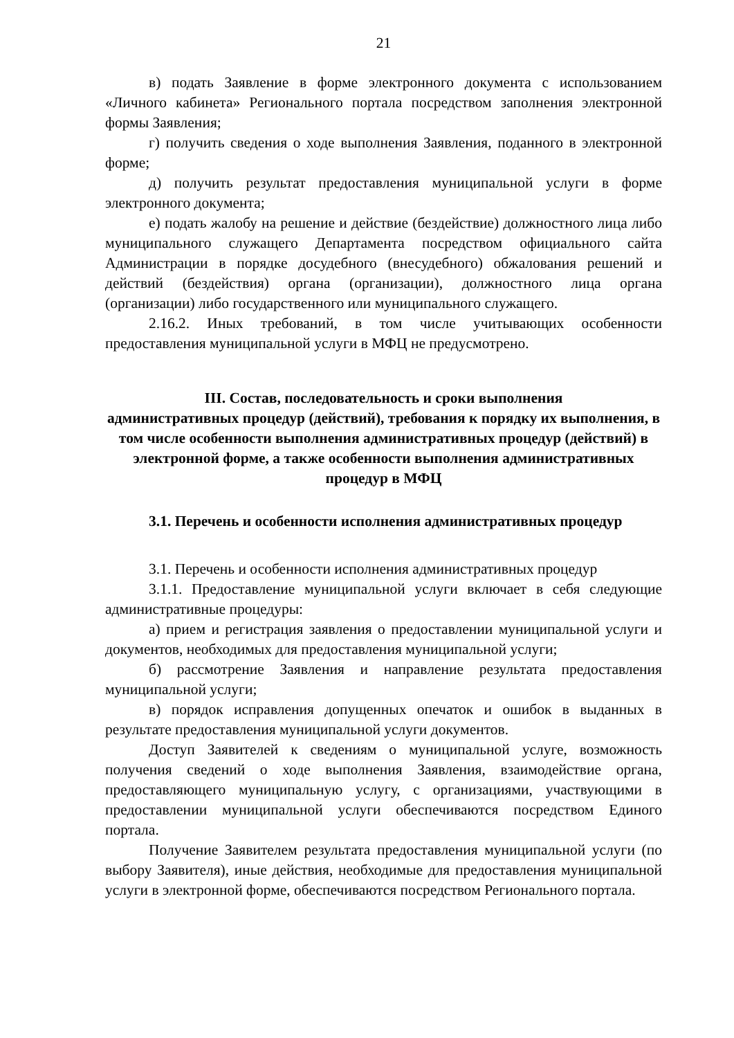21
в) подать Заявление в форме электронного документа с использованием «Личного кабинета» Регионального портала посредством заполнения электронной формы Заявления;
г) получить сведения о ходе выполнения Заявления, поданного в электронной форме;
д) получить результат предоставления муниципальной услуги в форме электронного документа;
е) подать жалобу на решение и действие (бездействие) должностного лица либо муниципального служащего Департамента посредством официального сайта Администрации в порядке досудебного (внесудебного) обжалования решений и действий (бездействия) органа (организации), должностного лица органа (организации) либо государственного или муниципального служащего.
2.16.2. Иных требований, в том числе учитывающих особенности предоставления муниципальной услуги в МФЦ не предусмотрено.
III. Состав, последовательность и сроки выполнения
административных процедур (действий), требования к порядку их выполнения, в том числе особенности выполнения административных процедур (действий) в электронной форме, а также особенности выполнения административных процедур в МФЦ
3.1. Перечень и особенности исполнения административных процедур
3.1. Перечень и особенности исполнения административных процедур
3.1.1. Предоставление муниципальной услуги включает в себя следующие административные процедуры:
а) прием и регистрация заявления о предоставлении муниципальной услуги и документов, необходимых для предоставления муниципальной услуги;
б) рассмотрение Заявления и направление результата предоставления муниципальной услуги;
в) порядок исправления допущенных опечаток и ошибок в выданных в результате предоставления муниципальной услуги документов.
Доступ Заявителей к сведениям о муниципальной услуге, возможность получения сведений о ходе выполнения Заявления, взаимодействие органа, предоставляющего муниципальную услугу, с организациями, участвующими в предоставлении муниципальной услуги обеспечиваются посредством Единого портала.
Получение Заявителем результата предоставления муниципальной услуги (по выбору Заявителя), иные действия, необходимые для предоставления муниципальной услуги в электронной форме, обеспечиваются посредством Регионального портала.